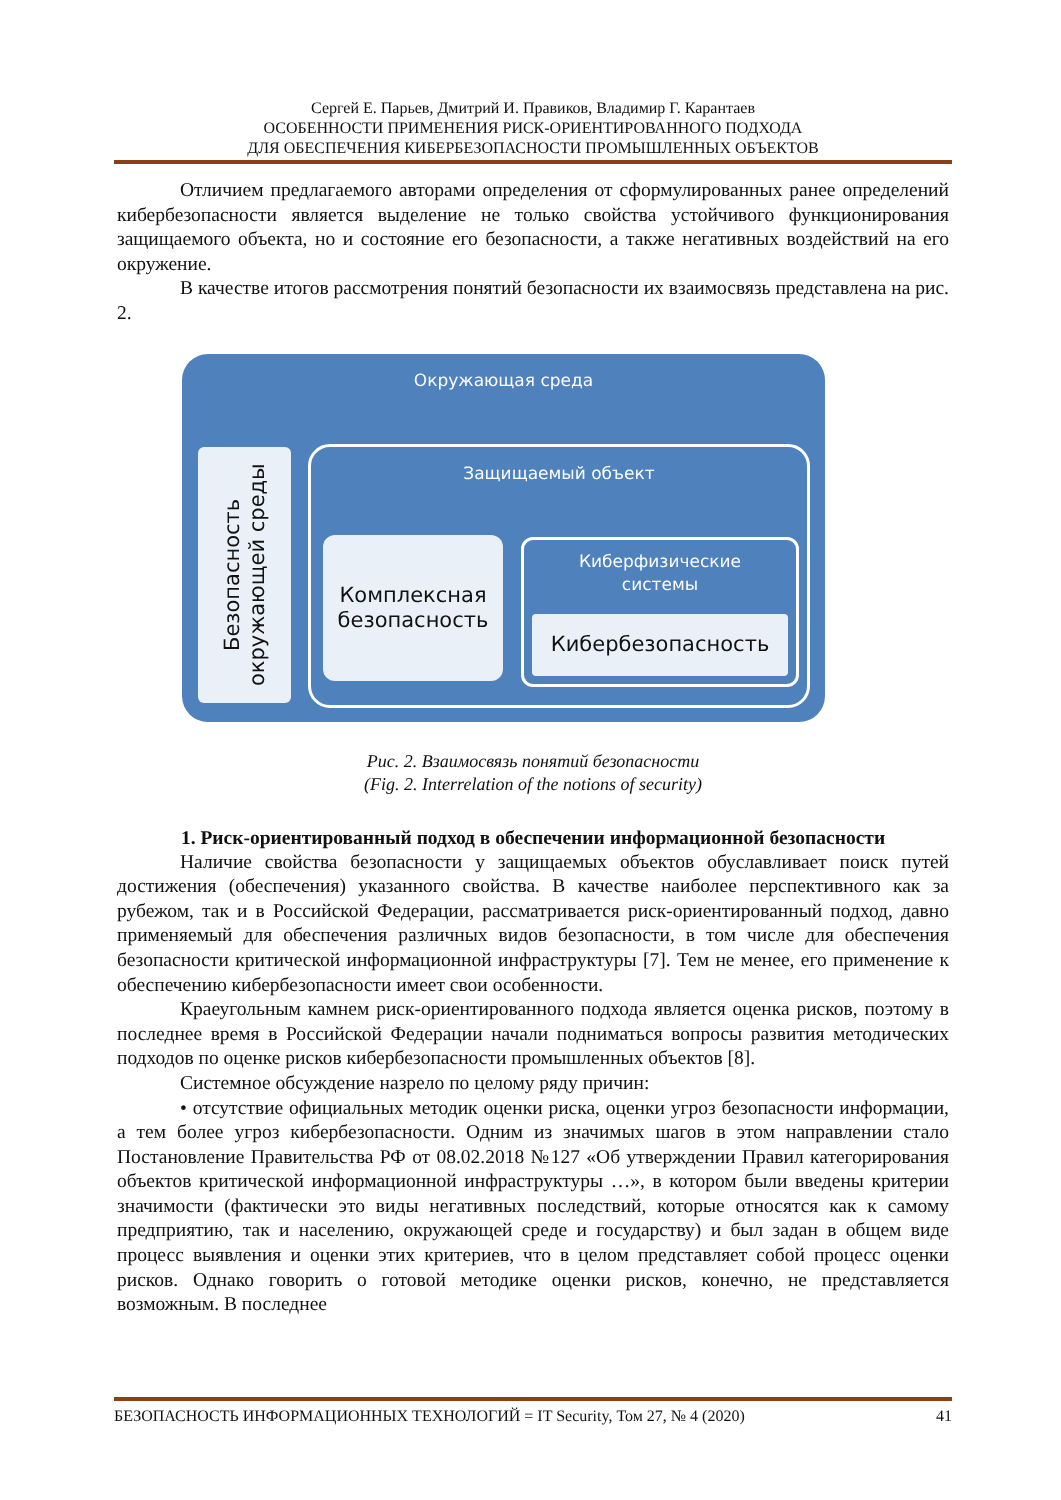Сергей Е. Парьев, Дмитрий И. Правиков, Владимир Г. Карантаев
ОСОБЕННОСТИ ПРИМЕНЕНИЯ РИСК-ОРИЕНТИРОВАННОГО ПОДХОДА
ДЛЯ ОБЕСПЕЧЕНИЯ КИБЕРБЕЗОПАСНОСТИ ПРОМЫШЛЕННЫХ ОБЪЕКТОВ
Отличием предлагаемого авторами определения от сформулированных ранее определений кибербезопасности является выделение не только свойства устойчивого функционирования защищаемого объекта, но и состояние его безопасности, а также негативных воздействий на его окружение.
В качестве итогов рассмотрения понятий безопасности их взаимосвязь представлена на рис. 2.
Окружающая среда
Безопасность окружающей среды
Защищаемый объект
Комплексная безопасность
Киберфизические
системы
Кибербезопасность
Рис. 2. Взаимосвязь понятий безопасности
(Fig. 2. Interrelation of the notions of security)
1. Риск-ориентированный подход в обеспечении информационной безопасности
Наличие свойства безопасности у защищаемых объектов обуславливает поиск путей достижения (обеспечения) указанного свойства. В качестве наиболее перспективного как за рубежом, так и в Российской Федерации, рассматривается риск-ориентированный подход, давно применяемый для обеспечения различных видов безопасности, в том числе для обеспечения безопасности критической информационной инфраструктуры [7]. Тем не менее, его применение к обеспечению кибербезопасности имеет свои особенности.
Краеугольным камнем риск-ориентированного подхода является оценка рисков, поэтому в последнее время в Российской Федерации начали подниматься вопросы развития методических подходов по оценке рисков кибербезопасности промышленных объектов [8].
Системное обсуждение назрело по целому ряду причин:
• отсутствие официальных методик оценки риска, оценки угроз безопасности информации, а тем более угроз кибербезопасности. Одним из значимых шагов в этом направлении стало Постановление Правительства РФ от 08.02.2018 №127 «Об утверждении Правил категорирования объектов критической информационной инфраструктуры …», в котором были введены критерии значимости (фактически это виды негативных последствий, которые относятся как к самому предприятию, так и населению, окружающей среде и государству) и был задан в общем виде процесс выявления и оценки этих критериев, что в целом представляет собой процесс оценки рисков. Однако говорить о готовой методике оценки рисков, конечно, не представляется возможным. В последнее
БЕЗОПАСНОСТЬ ИНФОРМАЦИОННЫХ ТЕХНОЛОГИЙ = IT Security, Том 27, № 4 (2020) 41